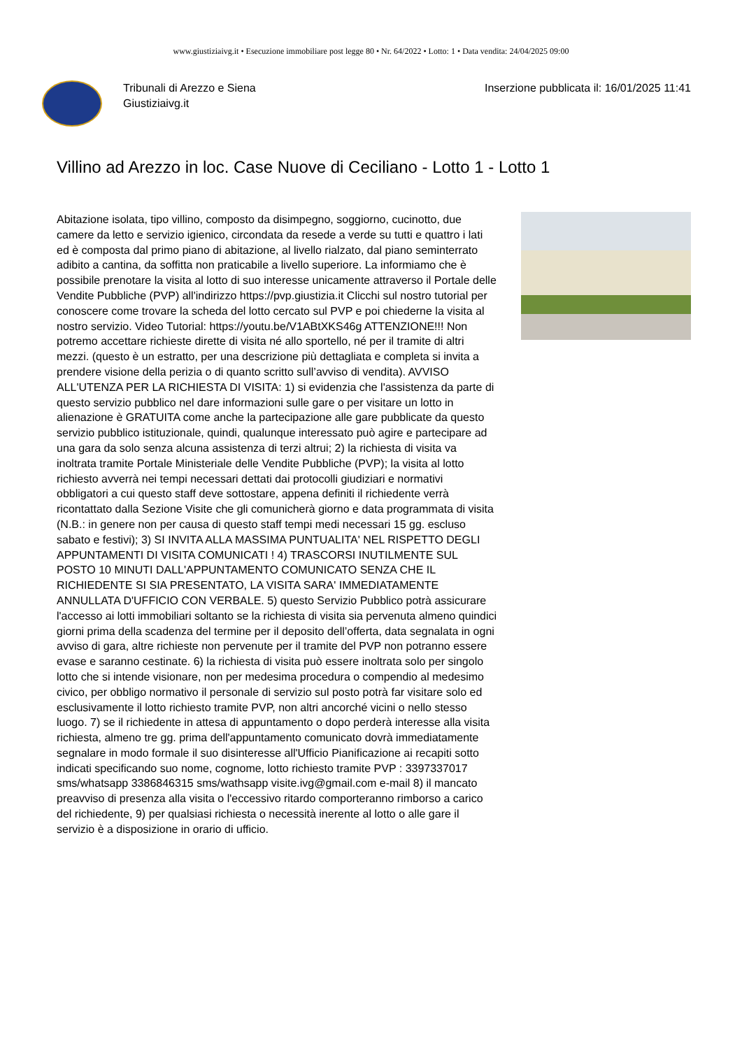www.giustiziaivg.it • Esecuzione immobiliare post legge 80 • Nr. 64/2022 • Lotto: 1 • Data vendita: 24/04/2025 09:00
Tribunali di Arezzo e Siena
Giustiziaivg.it
Inserzione pubblicata il: 16/01/2025 11:41
Villino ad Arezzo in loc. Case Nuove di Ceciliano - Lotto 1 - Lotto 1
Abitazione isolata, tipo villino, composto da disimpegno, soggiorno, cucinotto, due camere da letto e servizio igienico, circondata da resede a verde su tutti e quattro i lati ed è composta dal primo piano di abitazione, al livello rialzato, dal piano seminterrato adibito a cantina, da soffitta non praticabile a livello superiore. La informiamo che è possibile prenotare la visita al lotto di suo interesse unicamente attraverso il Portale delle Vendite Pubbliche (PVP) all'indirizzo https://pvp.giustizia.it Clicchi sul nostro tutorial per conoscere come trovare la scheda del lotto cercato sul PVP e poi chiederne la visita al nostro servizio. Video Tutorial: https://youtu.be/V1ABtXKS46g ATTENZIONE!!! Non potremo accettare richieste dirette di visita né allo sportello, né per il tramite di altri mezzi. (questo è un estratto, per una descrizione più dettagliata e completa si invita a prendere visione della perizia o di quanto scritto sull’avviso di vendita). AVVISO ALL'UTENZA PER LA RICHIESTA DI VISITA: 1) si evidenzia che l'assistenza da parte di questo servizio pubblico nel dare informazioni sulle gare o per visitare un lotto in alienazione è GRATUITA come anche la partecipazione alle gare pubblicate da questo servizio pubblico istituzionale, quindi, qualunque interessato può agire e partecipare ad una gara da solo senza alcuna assistenza di terzi altrui; 2) la richiesta di visita va inoltrata tramite Portale Ministeriale delle Vendite Pubbliche (PVP); la visita al lotto richiesto avverrà nei tempi necessari dettati dai protocolli giudiziari e normativi obbligatori a cui questo staff deve sottostare, appena definiti il richiedente verrà ricontattato dalla Sezione Visite che gli comunicherà giorno e data programmata di visita (N.B.: in genere non per causa di questo staff tempi medi necessari 15 gg. escluso sabato e festivi); 3) SI INVITA ALLA MASSIMA PUNTUALITA' NEL RISPETTO DEGLI APPUNTAMENTI DI VISITA COMUNICATI ! 4) TRASCORSI INUTILMENTE SUL POSTO 10 MINUTI DALL'APPUNTAMENTO COMUNICATO SENZA CHE IL RICHIEDENTE SI SIA PRESENTATO, LA VISITA SARA' IMMEDIATAMENTE ANNULLATA D'UFFICIO CON VERBALE. 5) questo Servizio Pubblico potrà assicurare l'accesso ai lotti immobiliari soltanto se la richiesta di visita sia pervenuta almeno quindici giorni prima della scadenza del termine per il deposito dell’offerta, data segnalata in ogni avviso di gara, altre richieste non pervenute per il tramite del PVP non potranno essere evase e saranno cestinate. 6) la richiesta di visita può essere inoltrata solo per singolo lotto che si intende visionare, non per medesima procedura o compendio al medesimo civico, per obbligo normativo il personale di servizio sul posto potrà far visitare solo ed esclusivamente il lotto richiesto tramite PVP, non altri ancorché vicini o nello stesso luogo. 7) se il richiedente in attesa di appuntamento o dopo perderà interesse alla visita richiesta, almeno tre gg. prima dell'appuntamento comunicato dovrà immediatamente segnalare in modo formale il suo disinteresse all'Ufficio Pianificazione ai recapiti sotto indicati specificando suo nome, cognome, lotto richiesto tramite PVP : 3397337017 sms/whatsapp 3386846315 sms/wathsapp visite.ivg@gmail.com e-mail 8) il mancato preavviso di presenza alla visita o l'eccessivo ritardo comporteranno rimborso a carico del richiedente, 9) per qualsiasi richiesta o necessità inerente al lotto o alle gare il servizio è a disposizione in orario di ufficio.